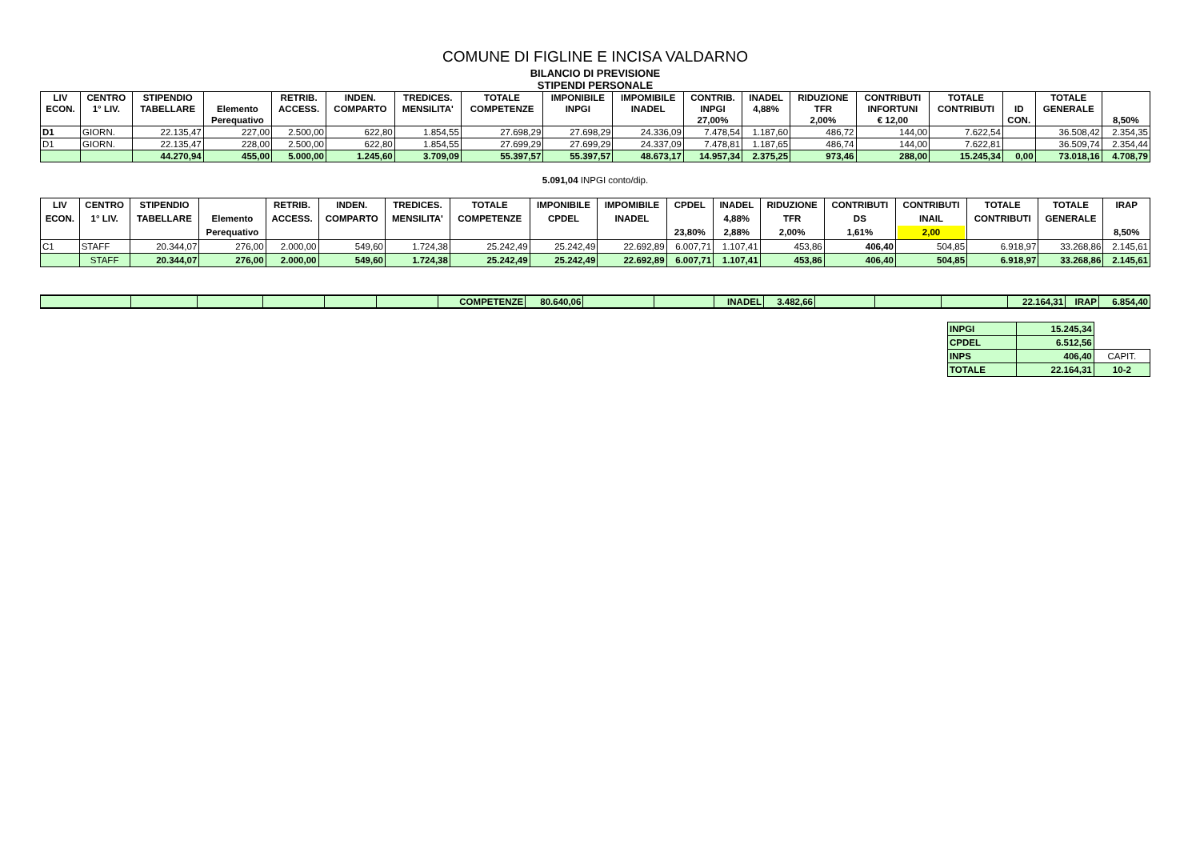COMUNE DI FIGLINE E INCISA VALDARNO
BILANCIO DI PREVISIONE
STIPENDI PERSONALE
| LIV ECON. | CENTRO 1° LIV. | STIPENDIO TABELLARE | Elemento Perequativo | RETRIB. ACCESS. | INDEN. COMPARTO | TREDICES. MENSILITA' | TOTALE COMPETENZE | IMPONIBILE INPGI | IMPOMIBILE INADEL | CONTRIB. INPGI 27,00% | INADEL 4,88% | RIDUZIONE TFR 2,00% | CONTRIBUTI INFORTUNI € 12,00 | TOTALE CONTRIBUTI | ID CON. | TOTALE GENERALE | 8,50% |
| --- | --- | --- | --- | --- | --- | --- | --- | --- | --- | --- | --- | --- | --- | --- | --- | --- | --- |
| D1 | GIORN. | 22.135,47 | 227,00 | 2.500,00 | 622,80 | 1.854,55 | 27.698,29 | 27.698,29 | 24.336,09 | 7.478,54 | 1.187,60 | 486,72 | 144,00 | 7.622,54 | | 36.508,42 | 2.354,35 |
| D1 | GIORN. | 22.135,47 | 228,00 | 2.500,00 | 622,80 | 1.854,55 | 27.699,29 | 27.699,29 | 24.337,09 | 7.478,81 | 1.187,65 | 486,74 | 144,00 | 7.622,81 | | 36.509,74 | 2.354,44 |
| | | 44.270,94 | 455,00 | 5.000,00 | 1.245,60 | 3.709,09 | 55.397,57 | 55.397,57 | 48.673,17 | 14.957,34 | 2.375,25 | 973,46 | 288,00 | 15.245,34 | 0,00 | 73.018,16 | 4.708,79 |
5.091,04 INPGI conto/dip.
| LIV ECON. | CENTRO 1° LIV. | STIPENDIO TABELLARE | Elemento Perequativo | RETRIB. ACCESS. | INDEN. COMPARTO | TREDICES. MENSILITA' | TOTALE COMPETENZE | IMPONIBILE CPDEL | IMPOMIBILE INADEL | CPDEL 23,80% | INADEL 4,88% 2,88% | RIDUZIONE TFR 2,00% | CONTRIBUTI DS 1,61% | CONTRIBUTI INAIL 2,00 | TOTALE CONTRIBUTI | TOTALE GENERALE | IRAP 8,50% |
| --- | --- | --- | --- | --- | --- | --- | --- | --- | --- | --- | --- | --- | --- | --- | --- | --- | --- |
| C1 | STAFF | 20.344,07 | 276,00 | 2.000,00 | 549,60 | 1.724,38 | 25.242,49 | 25.242,49 | 22.692,89 | 6.007,71 | 1.107,41 | 453,86 | 406,40 | 504,85 | 6.918,97 | 33.268,86 | 2.145,61 |
| | STAFF | 20.344,07 | 276,00 | 2.000,00 | 549,60 | 1.724,38 | 25.242,49 | 25.242,49 | 22.692,89 | 6.007,71 | 1.107,41 | 453,86 | 406,40 | 504,85 | 6.918,97 | 33.268,86 | 2.145,61 |
| | | | | | | COMPETENZE | 80.640,06 | | | INADEL | 3.482,66 | | | | 22.164,31 | IRAP | 6.854,40 |
| INPGI | 15.245,34 | |
| CPDEL | 6.512,56 | |
| INPS | 406,40 | CAPIT. |
| TOTALE | 22.164,31 | 10-2 |